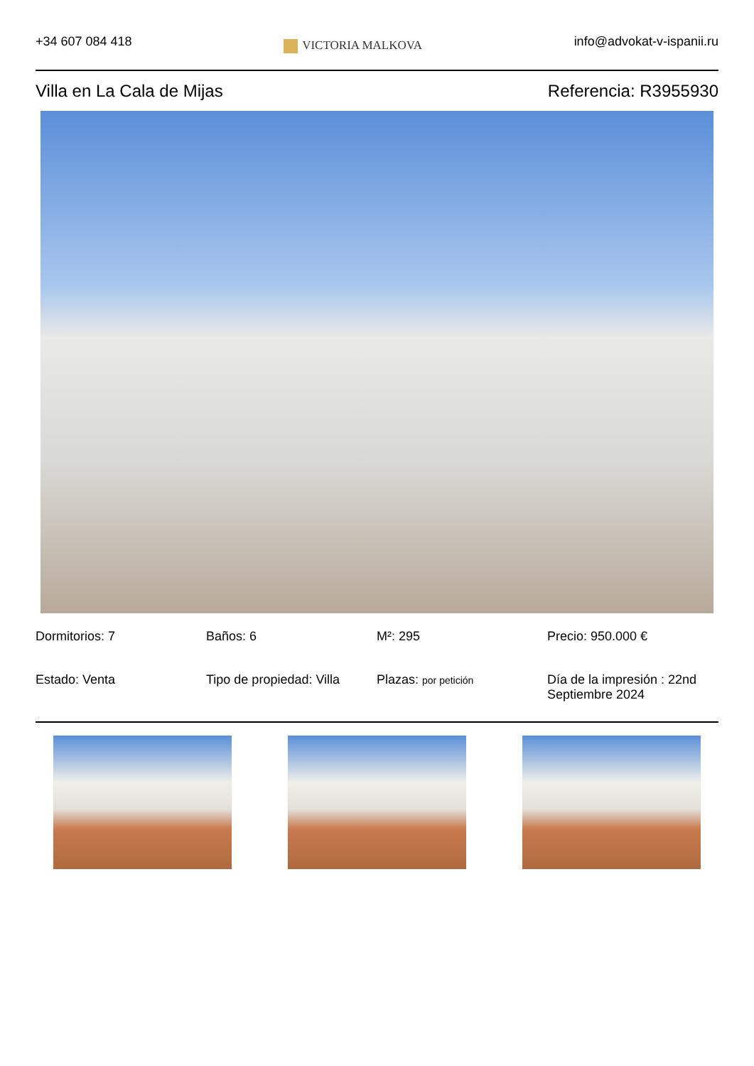+34 607 084 418
VICTORIA MALKOVA
info@advokat-v-ispanii.ru
Villa en La Cala de Mijas Referencia: R3955930
Dormitorios: 7
Baños: 6
M²: 295
Precio: 950.000 €
Estado: Venta
Tipo de propiedad: Villa
Plazas: por petición
Día de la impresión : 22nd Septiembre 2024